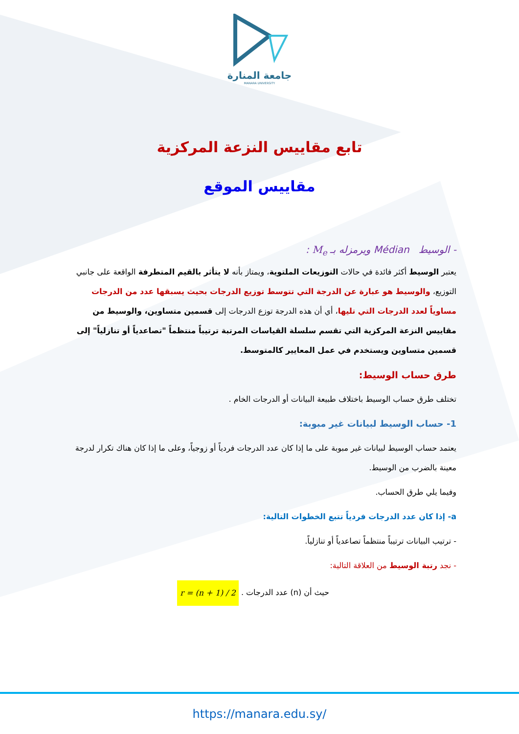جامعة المنارة
MANARA UNIVERSITY
تابع مقاييس النزعة المركزية
مقاييس الموقع
- الوسيط Médian ويرمزله بـ M<sub>e</sub> :
يعتبر الوسيط أكثر فائدة في حالات التوزيعات الملتوية، ويمتاز بأنه لا يتأثر بالقيم المتطرفة الواقعة على جانبي التوزيع، والوسيط هو عبارة عن الدرجة التي تتوسط توزيع الدرجات بحيث يسبقها عدد من الدرجات مساوياً لعدد الدرجات التي تليها، أي أن هذه الدرجة توزع الدرجات إلى قسمين متساوين، والوسيط من مقاييس النزعة المركزية التي تقسم سلسلة القياسات المرتبة ترتيباً منتظماً "تصاعدياً أو تنازلياً" إلى قسمين متساوين ويستخدم في عمل المعايير كالمتوسط.
طرق حساب الوسيط:
تختلف طرق حساب الوسيط باختلاف طبيعة البيانات أو الدرجات الخام .
1- حساب الوسيط لبيانات غير مبوبة:
يعتمد حساب الوسيط لبيانات غير مبوبة على ما إذا كان عدد الدرجات فردياً أو زوجياً، وعلى ما إذا كان هناك تكرار لدرجة معينة بالضرب من الوسيط.
وفيما يلي طرق الحساب.
a- إذا كان عدد الدرجات فردياً تتبع الخطوات التالية:
- ترتيب البيانات ترتيباً منتظماً تصاعدياً أو تنازلياً.
- نجد رتبة الوسيط من العلاقة التالية:
حيث أن (n) عدد الدرجات . r = (n + 1) / 2
https://manara.edu.sy/